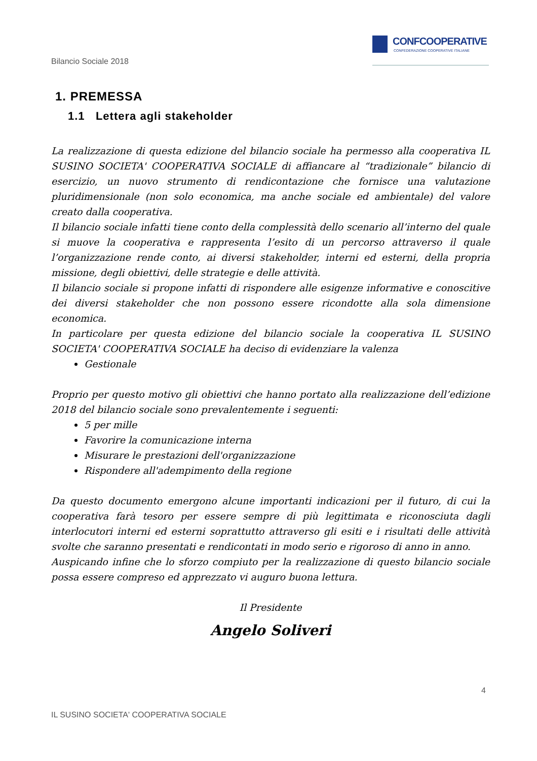CONFCOOPERATIVE
CONFEDERAZIONE COOPERATIVE ITALIANE
Bilancio Sociale 2018
1. PREMESSA
1.1 Lettera agli stakeholder
La realizzazione di questa edizione del bilancio sociale ha permesso alla cooperativa IL SUSINO SOCIETA' COOPERATIVA SOCIALE di affiancare al “tradizionale” bilancio di esercizio, un nuovo strumento di rendicontazione che fornisce una valutazione pluridimensionale (non solo economica, ma anche sociale ed ambientale) del valore creato dalla cooperativa.
Il bilancio sociale infatti tiene conto della complessità dello scenario all’interno del quale si muove la cooperativa e rappresenta l’esito di un percorso attraverso il quale l’organizzazione rende conto, ai diversi stakeholder, interni ed esterni, della propria missione, degli obiettivi, delle strategie e delle attività.
Il bilancio sociale si propone infatti di rispondere alle esigenze informative e conoscitive dei diversi stakeholder che non possono essere ricondotte alla sola dimensione economica.
In particolare per questa edizione del bilancio sociale la cooperativa IL SUSINO SOCIETA' COOPERATIVA SOCIALE ha deciso di evidenziare la valenza
Gestionale
Proprio per questo motivo gli obiettivi che hanno portato alla realizzazione dell’edizione 2018 del bilancio sociale sono prevalentemente i seguenti:
5 per mille
Favorire la comunicazione interna
Misurare le prestazioni dell'organizzazione
Rispondere all'adempimento della regione
Da questo documento emergono alcune importanti indicazioni per il futuro, di cui la cooperativa farà tesoro per essere sempre di più legittimata e riconosciuta dagli interlocutori interni ed esterni soprattutto attraverso gli esiti e i risultati delle attività svolte che saranno presentati e rendicontati in modo serio e rigoroso di anno in anno.
Auspicando infine che lo sforzo compiuto per la realizzazione di questo bilancio sociale possa essere compreso ed apprezzato vi auguro buona lettura.
Il Presidente
Angelo Soliveri
4
IL SUSINO SOCIETA' COOPERATIVA SOCIALE